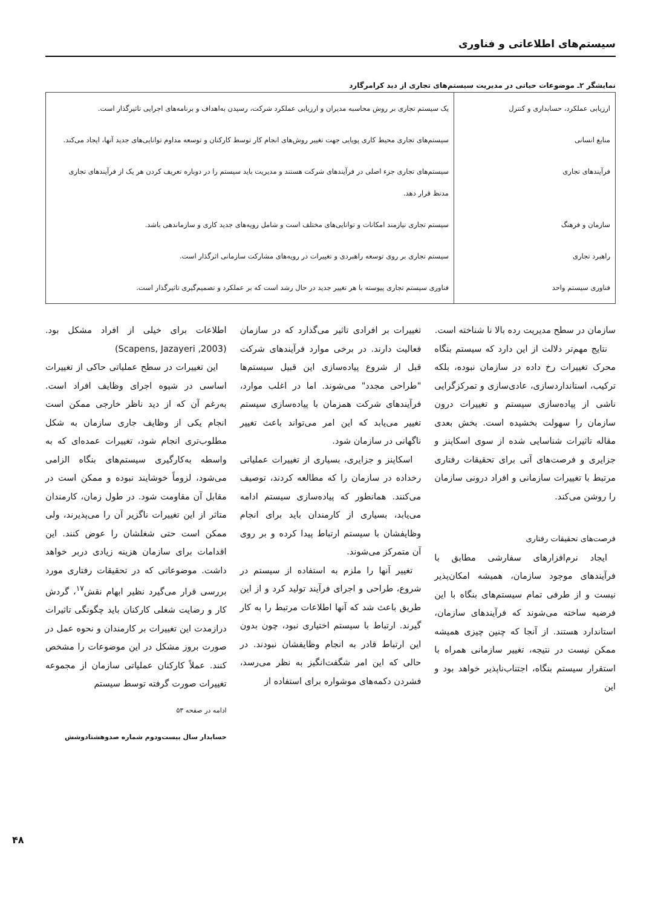سیستم‌های اطلاعاتی و فناوری
نمایشگر ۲ـ موضوعات حیاتی در مدیریت سیستم‌های تجاری از دید کرامرگارد
| ارزیابی عملکرد، حسابداری و کنترل | یک سیستم تجاری بر روش محاسبه مدیران و ارزیابی عملکرد شرکت، رسیدن به‌اهداف و برنامه‌های اجرایی تاثیرگذار است. |
| منابع انسانی | سیستم‌های تجاری محیط کاری پویایی جهت تغییر روش‌های انجام کار توسط کارکنان و توسعه مداوم توانایی‌های جدید آنها، ایجاد می‌کند. |
| فرآیندهای تجاری | سیستم‌های تجاری جزء اصلی در فرآیندهای شرکت هستند و مدیریت باید سیستم را در دوباره تعریف کردن هر یک از فرآیندهای تجاری مدنظ قرار دهد. |
| سازمان و فرهنگ | سیستم تجاری نیازمند امکانات و توانایی‌های مختلف است و شامل رویه‌های جدید کاری و سازماندهی باشد. |
| راهبرد تجاری | سیستم تجاری بر روی توسعه راهبردی و تغییرات در رویه‌های مشارکت سازمانی اثرگذار است. |
| فناوری سیستم واحد | فناوری سیستم تجاری پیوسته با هر تغییر جدید در حال رشد است که بر عملکرد و تصمیم‌گیری تاثیرگذار است. |
سازمان در سطح مدیریت رده بالا نا شناخته است.
نتایج مهم‌تر دلالت از این دارد که سیستم بنگاه محرک تغییرات رخ داده در سازمان نبوده، بلکه ترکیب، استانداردسازی، عادی‌سازی و تمرکزگرایی ناشی از پیاده‌سازی سیستم و تغییرات درون سازمان را سهولت بخشیده است. بخش بعدی مقاله تاثیرات شناسایی شده از سوی اسکاپنز و جزایری و فرصت‌های آتی برای تحقیقات رفتاری مرتبط با تغییرات سازمانی و افراد درونی سازمان را روشن می‌کند.
فرصت‌های تحقیقات رفتاری
ایجاد نرم‌افزارهای سفارشی مطابق با فرآیندهای موجود سازمان، همیشه امکان‌پذیر نیست و از طرفی تمام سیستم‌های بنگاه با این فرضیه ساخته می‌شوند که فرآیندهای سازمان، استاندارد هستند. از آنجا که چنین چیزی همیشه ممکن نیست در نتیجه، تغییر سازمانی همراه با استقرار سیستم بنگاه، اجتناب‌ناپذیر خواهد بود و این
تغییرات بر افرادی تاثیر می‌گذارد که در سازمان فعالیت دارند. در برخی موارد فرآیندهای شرکت قبل از شروع پیاده‌سازی این قبیل سیستم‌ها "طراحی مجدد" می‌شوند. اما در اغلب موارد، فرآیندهای شرکت همزمان با پیاده‌سازی سیستم تغییر می‌یابد که این امر می‌تواند باعث تغییر ناگهانی در سازمان شود.
اسکاپنز و جزایری، بسیاری از تغییرات عملیاتی رخداده در سازمان را که مطالعه کردند، توصیف می‌کنند. همانطور که پیاده‌سازی سیستم ادامه می‌یابد، بسیاری از کارمندان باید برای انجام وظایفشان با سیستم ارتباط پیدا کرده و بر روی آن متمرکز می‌شوند.
تغییر آنها را ملزم به استفاده از سیستم در شروع، طراحی و اجرای فرآیند تولید کرد و از این طریق باعث شد که آنها اطلاعات مرتبط را به کار گیرند. ارتباط با سیستم اختیاری نبود، چون بدون این ارتباط قادر به انجام وظایفشان نبودند. در حالی که این امر شگفت‌انگیز به نظر می‌رسد، فشردن دکمه‌های موشواره برای استفاده از
اطلاعات برای خیلی از افراد مشکل بود. (Scapens, Jazayeri ,2003)
این تغییرات در سطح عملیاتی حاکی از تغییرات اساسی در شیوه اجرای وظایف افراد است. به‌رغم آن که از دید ناظر خارجی ممکن است انجام یکی از وظایف جاری سازمان به شکل مطلوب‌تری انجام شود، تغییرات عمده‌ای که به واسطه به‌کارگیری سیستم‌های بنگاه الزامی می‌شود، لزوماً خوشایند نبوده و ممکن است در مقابل آن مقاومت شود. در طول زمان، کارمندان متاثر از این تغییرات ناگزیر آن را می‌پذیرند، ولی ممکن است حتی شغلشان را عوض کنند. این اقدامات برای سازمان هزینه زیادی دربر خواهد داشت. موضوعاتی که در تحقیقات رفتاری مورد بررسی قرار می‌گیرد نظیر ابهام نقش<sup>۱۷</sup>، گردش کار و رضایت شغلی کارکنان باید چگونگی تاثیرات درازمدت این تغییرات بر کارمندان و نحوه عمل در صورت بروز مشکل در این موضوعات را مشخص کنند. عملاً کارکنان عملیاتی سازمان از مجموعه تغییرات صورت گرفته توسط سیستم
ادامه در صفحه ۵۳
حسابدار سال بیست‌ودوم شماره صدوهشتادوشش
۴۸